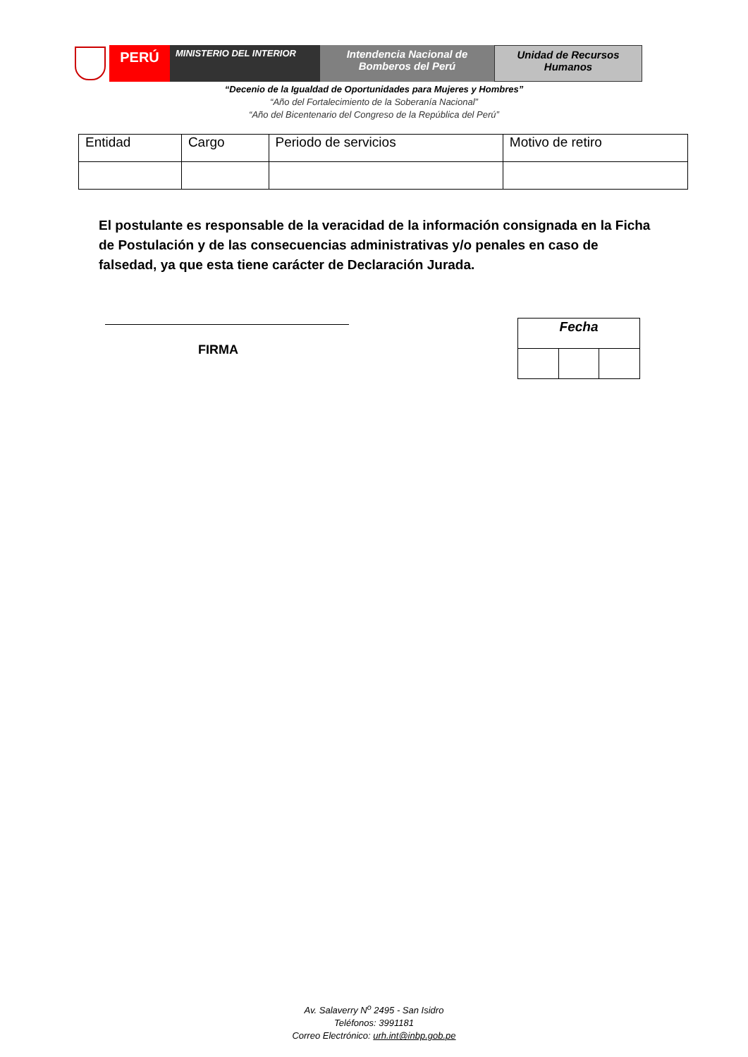PERÚ
MINISTERIO DEL INTERIOR
Intendencia Nacional de
Bomberos del Perú
Unidad de Recursos
Humanos
“Decenio de la Igualdad de Oportunidades para Mujeres y Hombres”
“Año del Fortalecimiento de la Soberanía Nacional”
“Año del Bicentenario del Congreso de la República del Perú”
| Entidad | Cargo | Periodo de servicios | Motivo de retiro |
| --- | --- | --- | --- |
El postulante es responsable de la veracidad de la información consignada en la Ficha de Postulación y de las consecuencias administrativas y/o penales en caso de falsedad, ya que esta tiene carácter de Declaración Jurada.
FIRMA
| Fecha | | |
| --- | --- | --- |
Av. Salaverry N<sup>o</sup> 2495 - San Isidro
Teléfonos: 3991181
Correo Electrónico: urh.int@inbp.gob.pe